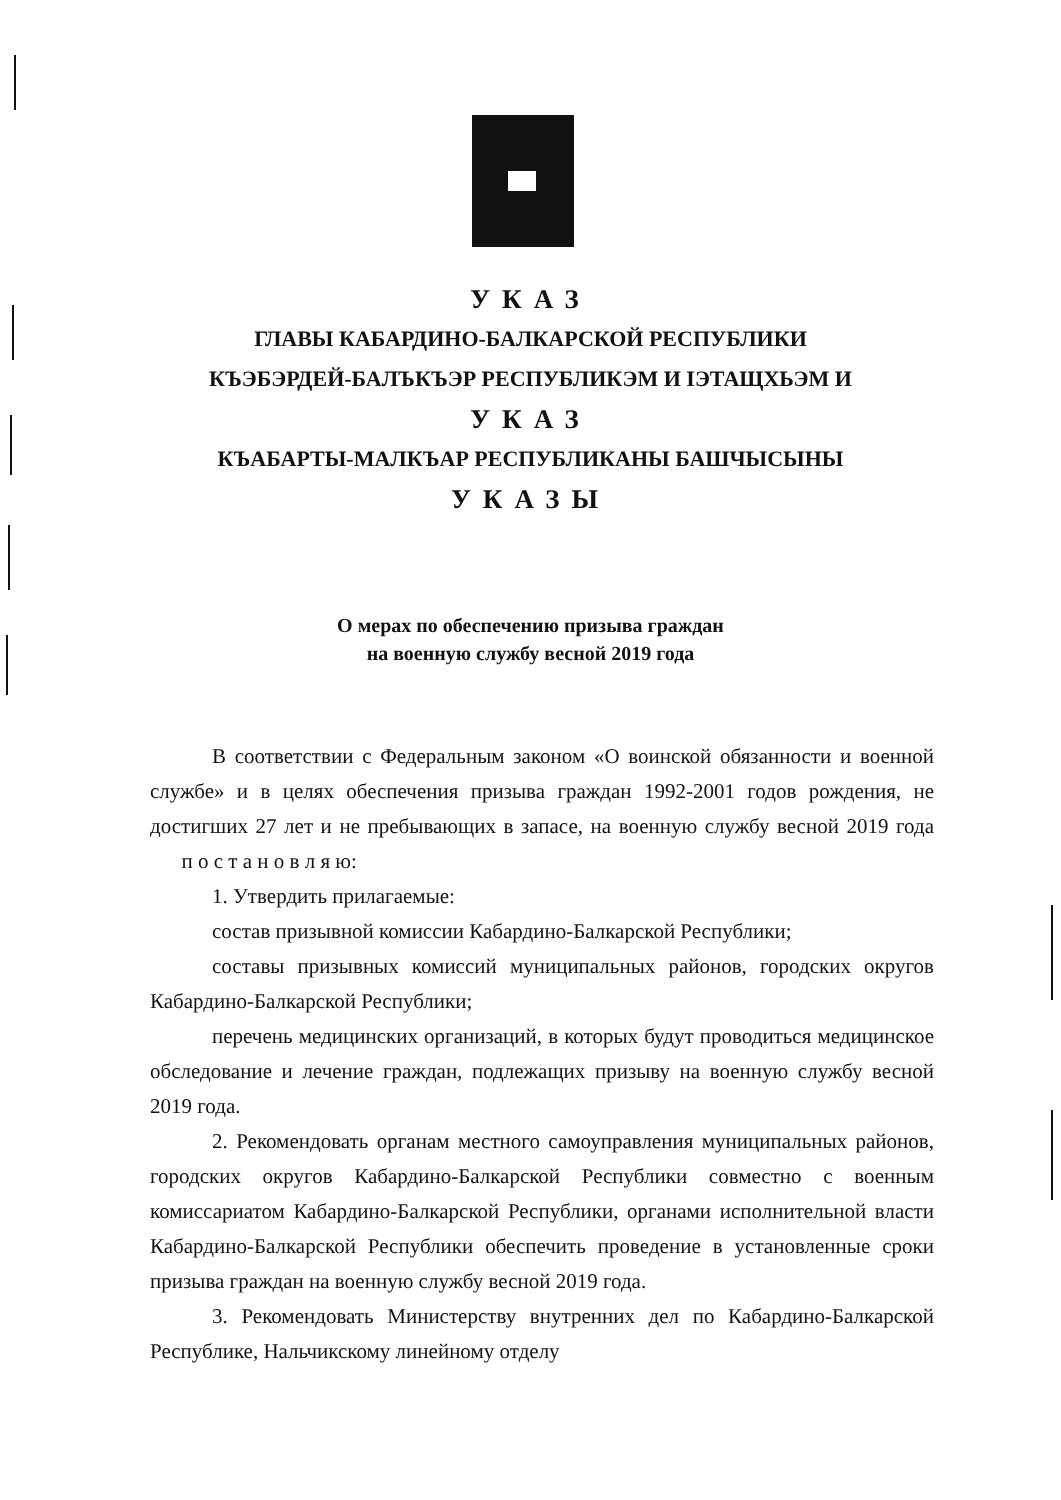УКАЗ
ГЛАВЫ КАБАРДИНО-БАЛКАРСКОЙ РЕСПУБЛИКИ
КЪЭБЭРДЕЙ-БАЛЪКЪЭР РЕСПУБЛИКЭМ И IЭТАЩХЬЭМ И
УКАЗ
КЪАБАРТЫ-МАЛКЪАР РЕСПУБЛИКАНЫ БАШЧЫСЫНЫ
УКАЗЫ
О мерах по обеспечению призыва граждан
на военную службу весной 2019 года
В соответствии с Федеральным законом «О воинской обязанности и военной службе» и в целях обеспечения призыва граждан 1992-2001 годов рождения, не достигших 27 лет и не пребывающих в запасе, на военную службу весной 2019 года п о с т а н о в л я ю:
1. Утвердить прилагаемые:
состав призывной комиссии Кабардино-Балкарской Республики;
составы призывных комиссий муниципальных районов, городских округов Кабардино-Балкарской Республики;
перечень медицинских организаций, в которых будут проводиться медицинское обследование и лечение граждан, подлежащих призыву на военную службу весной 2019 года.
2. Рекомендовать органам местного самоуправления муниципальных районов, городских округов Кабардино-Балкарской Республики совместно с военным комиссариатом Кабардино-Балкарской Республики, органами исполнительной власти Кабардино-Балкарской Республики обеспечить проведение в установленные сроки призыва граждан на военную службу весной 2019 года.
3. Рекомендовать Министерству внутренних дел по Кабардино-Балкарской Республике, Нальчикскому линейному отделу